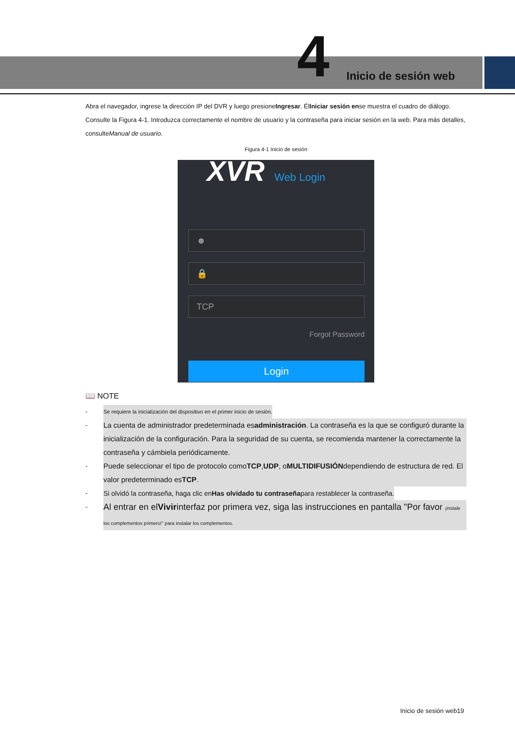4 Inicio de sesión web
Abra el navegador, ingrese la dirección IP del DVR y luego presioneIngresar. ÉlIniciar sesión ense muestra el cuadro de diálogo. Consulte la Figura 4-1. Introduzca correctamente el nombre de usuario y la contraseña para iniciar sesión en la web. Para más detalles, consulteManual de usuario.
Figura 4-1 Inicio de sesión
XVR Web Login
☻
🔒
TCP
Forgot Password
Login
📖 NOTE
- Se requiere la inicialización del dispositivo en el primer inicio de sesión.
- La cuenta de administrador predeterminada esadministración. La contraseña es la que se configuró durante la inicialización de la configuración. Para la seguridad de su cuenta, se recomienda mantener la correctamente la contraseña y cámbiela periódicamente.
- Puede seleccionar el tipo de protocolo comoTCP,UDP, oMULTIDIFUSIÓNdependiendo de estructura de red. El valor predeterminado esTCP.
- Si olvidó la contraseña, haga clic enHas olvidado tu contraseñapara restablecer la contraseña.
- Al entrar en elVivirinterfaz por primera vez, siga las instrucciones en pantalla "Por favor ¡instale los complementos primero!" para instalar los complementos.
Inicio de sesión web19